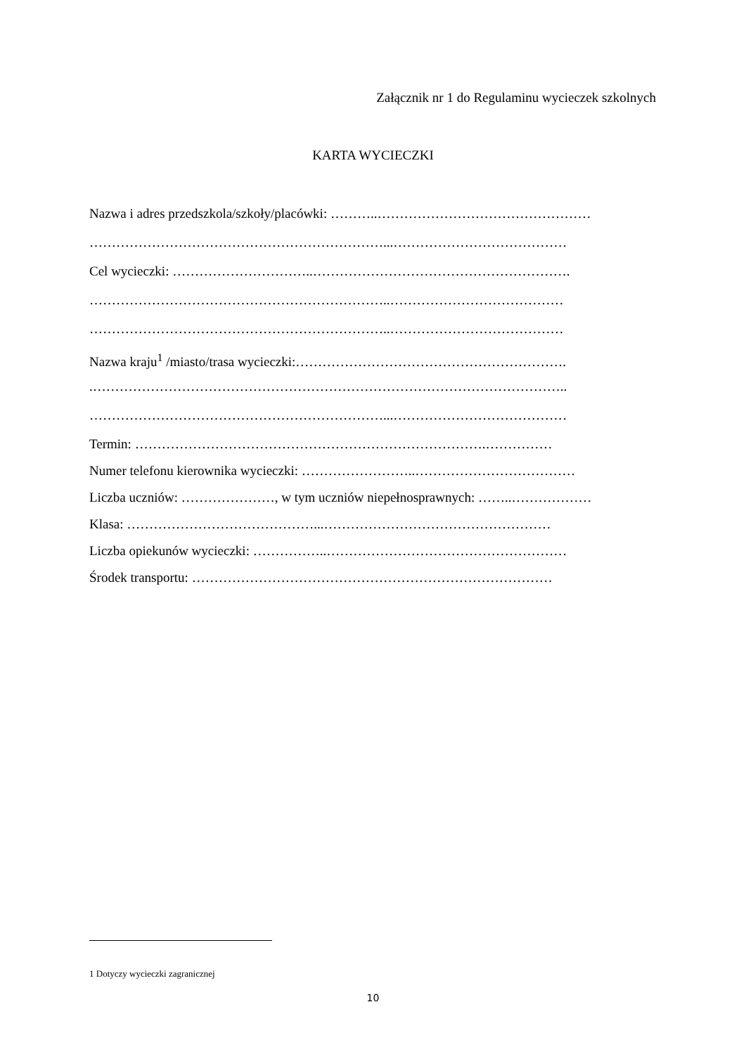Załącznik nr 1 do Regulaminu wycieczek szkolnych
KARTA WYCIECZKI
Nazwa i adres przedszkola/szkoły/placówki: ………..…………………………………………
…………………………………………………………...…………………………………
Cel wycieczki: …………………………..………………………………………………….
…………………………………………………………..…………………………………
…………………………………………………………..…………………………………
Nazwa kraju<sup>1</sup> /miasto/trasa wycieczki:…………………………………………………….
.……………………………………………………………………………………………..
…………………………………………………………...…………………………………
Termin: …………………………………………………………………….……………
Numer telefonu kierownika wycieczki: ……………………..………………………………
Liczba uczniów: …………………, w tym uczniów niepełnosprawnych: ……..………………
Klasa: ……………………………………...……………………………………………
Liczba opiekunów wycieczki: ……………..………………………………………………
Środek transportu: ………………………………………………………………………
1 Dotyczy wycieczki zagranicznej
10